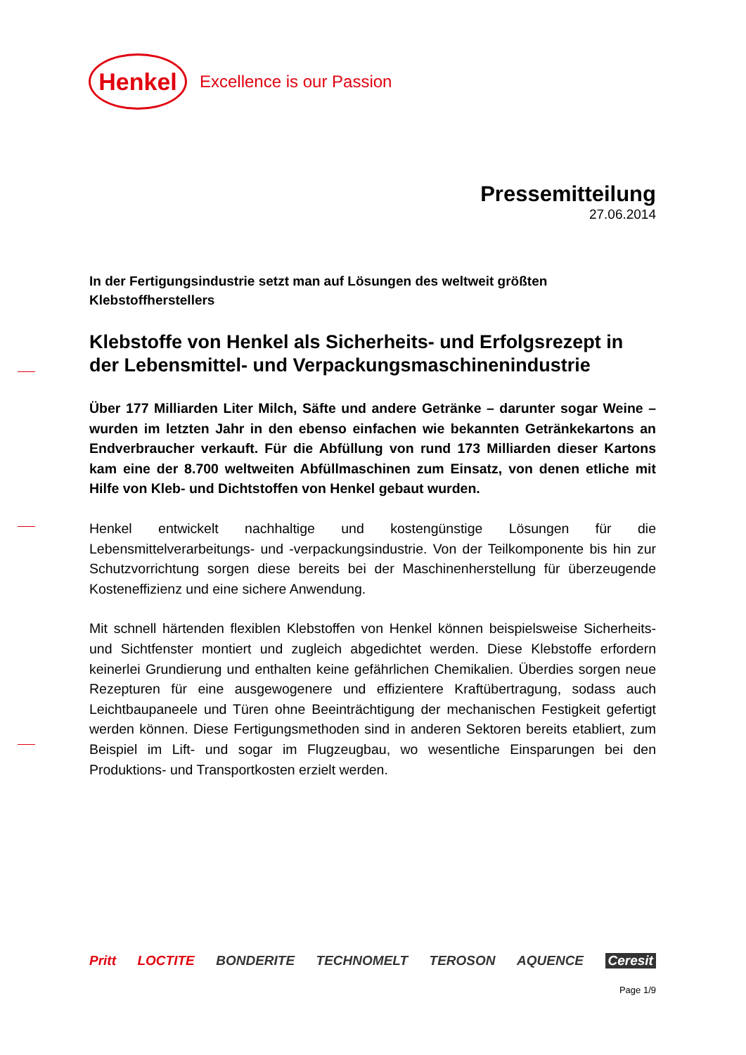Henkel
Excellence is our Passion
Pressemitteilung
27.06.2014
In der Fertigungsindustrie setzt man auf Lösungen des weltweit größten Klebstoffherstellers
Klebstoffe von Henkel als Sicherheits- und Erfolgsrezept in der Lebensmittel- und Verpackungsmaschinenindustrie
Über 177 Milliarden Liter Milch, Säfte und andere Getränke – darunter sogar Weine – wurden im letzten Jahr in den ebenso einfachen wie bekannten Getränkekartons an Endverbraucher verkauft. Für die Abfüllung von rund 173 Milliarden dieser Kartons kam eine der 8.700 weltweiten Abfüllmaschinen zum Einsatz, von denen etliche mit Hilfe von Kleb- und Dichtstoffen von Henkel gebaut wurden.
Henkel entwickelt nachhaltige und kostengünstige Lösungen für die Lebensmittelverarbeitungs- und -verpackungsindustrie. Von der Teilkomponente bis hin zur Schutzvorrichtung sorgen diese bereits bei der Maschinenherstellung für überzeugende Kosteneffizienz und eine sichere Anwendung.
Mit schnell härtenden flexiblen Klebstoffen von Henkel können beispielsweise Sicherheits- und Sichtfenster montiert und zugleich abgedichtet werden. Diese Klebstoffe erfordern keinerlei Grundierung und enthalten keine gefährlichen Chemikalien. Überdies sorgen neue Rezepturen für eine ausgewogenere und effizientere Kraftübertragung, sodass auch Leichtbaupaneele und Türen ohne Beeinträchtigung der mechanischen Festigkeit gefertigt werden können. Diese Fertigungsmethoden sind in anderen Sektoren bereits etabliert, zum Beispiel im Lift- und sogar im Flugzeugbau, wo wesentliche Einsparungen bei den Produktions- und Transportkosten erzielt werden.
Pritt LOCTITE BONDERITE TECHNOMELT TEROSON AQUENCE Ceresit
Page 1/9